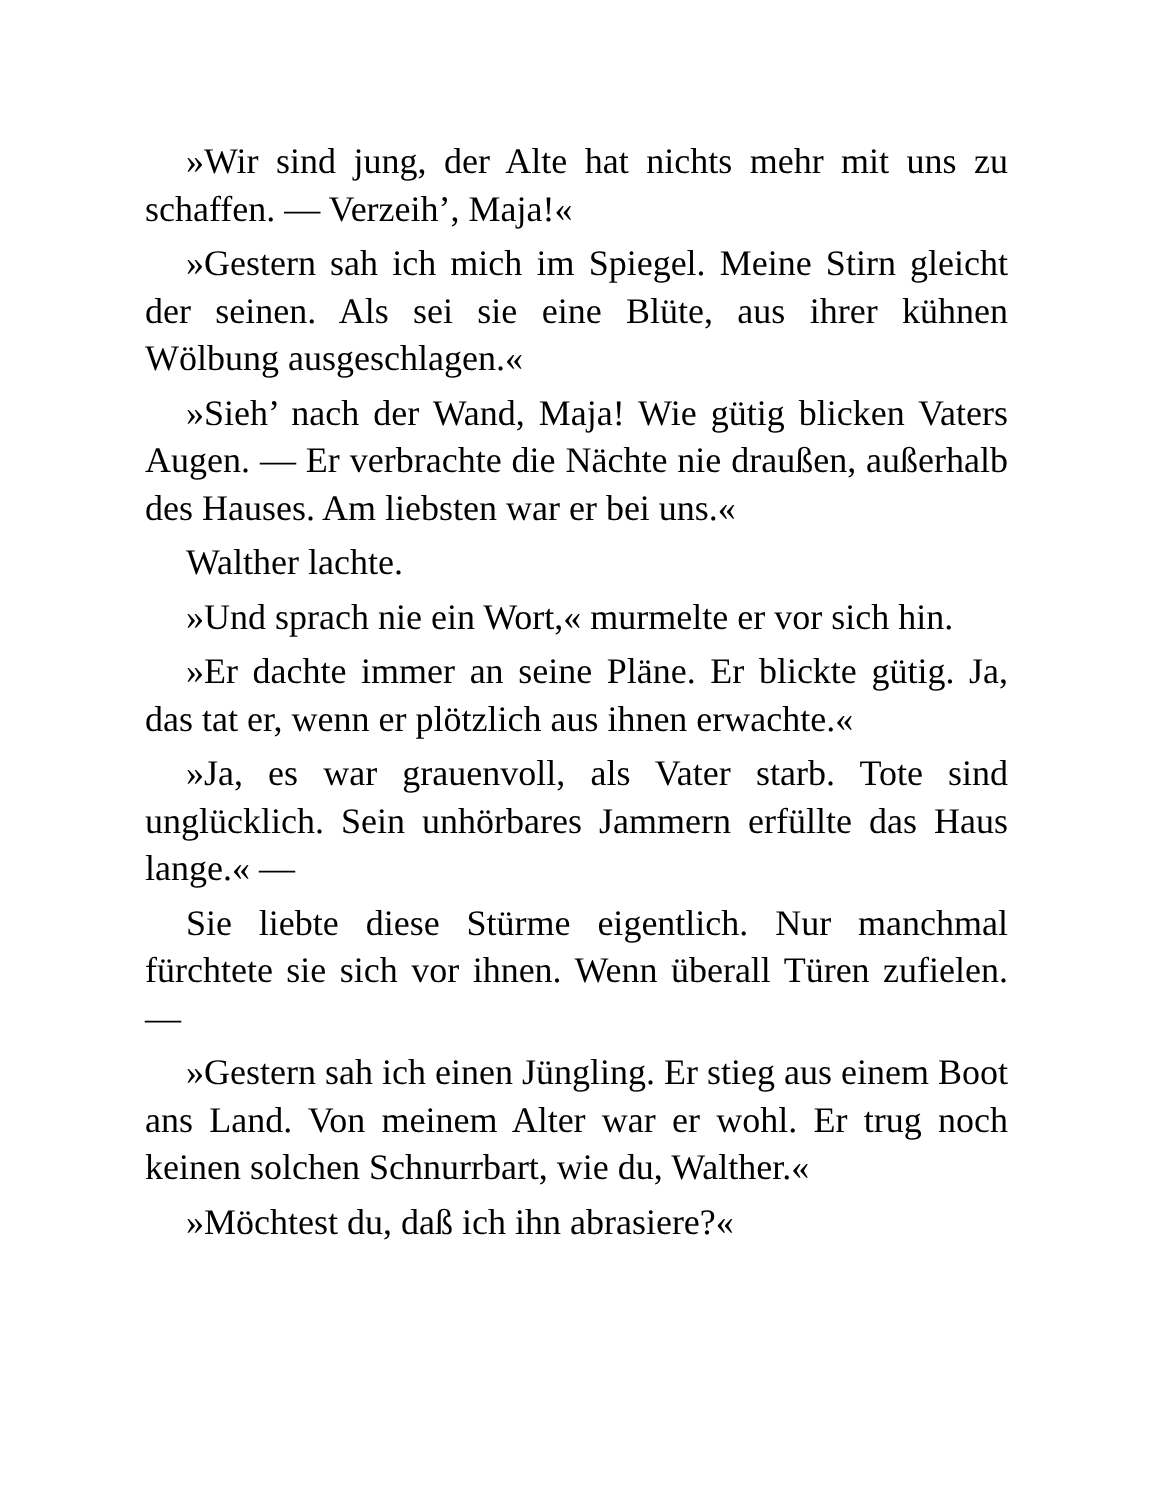»Wir sind jung, der Alte hat nichts mehr mit uns zu schaffen. — Verzeih’, Maja!«
»Gestern sah ich mich im Spiegel. Meine Stirn gleicht der seinen. Als sei sie eine Blüte, aus ihrer kühnen Wölbung ausgeschlagen.«
»Sieh’ nach der Wand, Maja! Wie gütig blicken Vaters Augen. — Er verbrachte die Nächte nie draußen, außerhalb des Hauses. Am liebsten war er bei uns.«
Walther lachte.
»Und sprach nie ein Wort,« murmelte er vor sich hin.
»Er dachte immer an seine Pläne. Er blickte gütig. Ja, das tat er, wenn er plötzlich aus ihnen erwachte.«
»Ja, es war grauenvoll, als Vater starb. Tote sind unglücklich. Sein unhörbares Jammern erfüllte das Haus lange.« —
Sie liebte diese Stürme eigentlich. Nur manchmal fürchtete sie sich vor ihnen. Wenn überall Türen zufielen. —
»Gestern sah ich einen Jüngling. Er stieg aus einem Boot ans Land. Von meinem Alter war er wohl. Er trug noch keinen solchen Schnurrbart, wie du, Walther.«
»Möchtest du, daß ich ihn abrasiere?«